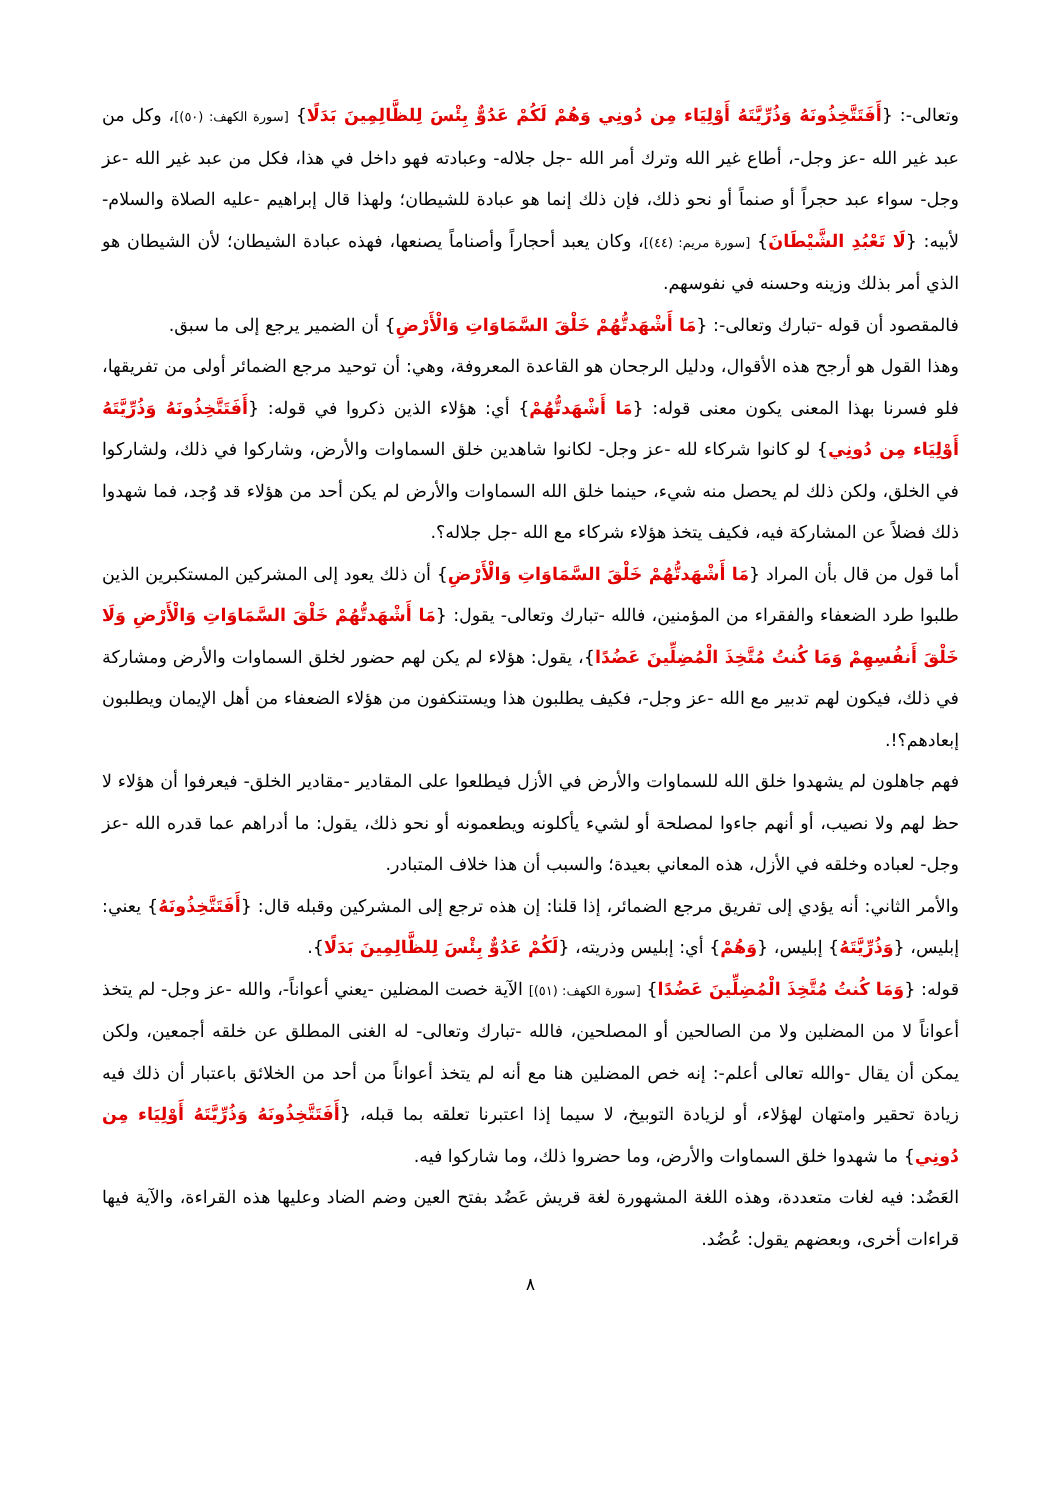وتعالى-: {أَفَتَتَّخِذُونَهُ وَذُرِّيَّتَهُ أَوْلِيَاء مِن دُونِي وَهُمْ لَكُمْ عَدُوٌّ بِئْسَ لِلظَّالِمِينَ بَدَلًا} [سورة الكهف: (٥٠)]، وكل من عبد غير الله -عز وجل-، أطاع غير الله وترك أمر الله -جل جلاله- وعبادته فهو داخل في هذا، فكل من عبد غير الله -عز وجل- سواء عبد حجراً أو صنماً أو نحو ذلك، فإن ذلك إنما هو عبادة للشيطان؛ ولهذا قال إبراهيم -عليه الصلاة والسلام- لأبيه: {لَا تَعْبُدِ الشَّيْطَانَ} [سورة مريم: (٤٤)]، وكان يعبد أحجاراً وأصناماً يصنعها، فهذه عبادة الشيطان؛ لأن الشيطان هو الذي أمر بذلك وزينه وحسنه في نفوسهم.
فالمقصود أن قوله -تبارك وتعالى-: {مَا أَشْهَدتُّهُمْ خَلْقَ السَّمَاوَاتِ وَالْأَرْضِ} أن الضمير يرجع إلى ما سبق.
وهذا القول هو أرجح هذه الأقوال، ودليل الرجحان هو القاعدة المعروفة، وهي: أن توحيد مرجع الضمائر أولى من تفريقها، فلو فسرنا بهذا المعنى يكون معنى قوله: {مَا أَشْهَدتُّهُمْ} أي: هؤلاء الذين ذكروا في قوله: {أَفَتَتَّخِذُونَهُ وَذُرِّيَّتَهُ أَوْلِيَاء مِن دُونِي} لو كانوا شركاء لله -عز وجل- لكانوا شاهدين خلق السماوات والأرض، وشاركوا في ذلك، ولشاركوا في الخلق، ولكن ذلك لم يحصل منه شيء، حينما خلق الله السماوات والأرض لم يكن أحد من هؤلاء قد وُجد، فما شهدوا ذلك فضلاً عن المشاركة فيه، فكيف يتخذ هؤلاء شركاء مع الله -جل جلاله؟.
أما قول من قال بأن المراد {مَا أَشْهَدتُّهُمْ خَلْقَ السَّمَاوَاتِ وَالْأَرْضِ} أن ذلك يعود إلى المشركين المستكبرين الذين طلبوا طرد الضعفاء والفقراء من المؤمنين، فالله -تبارك وتعالى- يقول: {مَا أَشْهَدتُّهُمْ خَلْقَ السَّمَاوَاتِ وَالْأَرْضِ وَلَا خَلْقَ أَنفُسِهِمْ وَمَا كُنتُ مُتَّخِذَ الْمُضِلِّينَ عَضُدًا}، يقول: هؤلاء لم يكن لهم حضور لخلق السماوات والأرض ومشاركة في ذلك، فيكون لهم تدبير مع الله -عز وجل-، فكيف يطلبون هذا ويستنكفون من هؤلاء الضعفاء من أهل الإيمان ويطلبون إبعادهم؟!.
فهم جاهلون لم يشهدوا خلق الله للسماوات والأرض في الأزل فيطلعوا على المقادير -مقادير الخلق- فيعرفوا أن هؤلاء لا حظ لهم ولا نصيب، أو أنهم جاءوا لمصلحة أو لشيء يأكلونه ويطعمونه أو نحو ذلك، يقول: ما أدراهم عما قدره الله -عز وجل- لعباده وخلقه في الأزل، هذه المعاني بعيدة؛ والسبب أن هذا خلاف المتبادر.
والأمر الثاني: أنه يؤدي إلى تفريق مرجع الضمائر، إذا قلنا: إن هذه ترجع إلى المشركين وقبله قال: {أَفَتَتَّخِذُونَهُ} يعني: إبليس، {وَذُرِّيَّتَهُ} إبليس، {وَهُمْ} أي: إبليس وذريته، {لَكُمْ عَدُوٌّ بِئْسَ لِلظَّالِمِينَ بَدَلًا}.
قوله: {وَمَا كُنتُ مُتَّخِذَ الْمُضِلِّينَ عَضُدًا} [سورة الكهف: (٥١)] الآية خصت المضلين -يعني أعواناً-، والله -عز وجل- لم يتخذ أعواناً لا من المضلين ولا من الصالحين أو المصلحين، فالله -تبارك وتعالى- له الغنى المطلق عن خلقه أجمعين، ولكن يمكن أن يقال -والله تعالى أعلم-: إنه خص المضلين هنا مع أنه لم يتخذ أعواناً من أحد من الخلائق باعتبار أن ذلك فيه زيادة تحقير وامتهان لهؤلاء، أو لزيادة التوبيخ، لا سيما إذا اعتبرنا تعلقه بما قبله، {أَفَتَتَّخِذُونَهُ وَذُرِّيَّتَهُ أَوْلِيَاء مِن دُونِي} ما شهدوا خلق السماوات والأرض، وما حضروا ذلك، وما شاركوا فيه.
العَضُد: فيه لغات متعددة، وهذه اللغة المشهورة لغة قريش عَضُد بفتح العين وضم الضاد وعليها هذه القراءة، والآية فيها قراءات أخرى، وبعضهم يقول: عُضُد.
٨